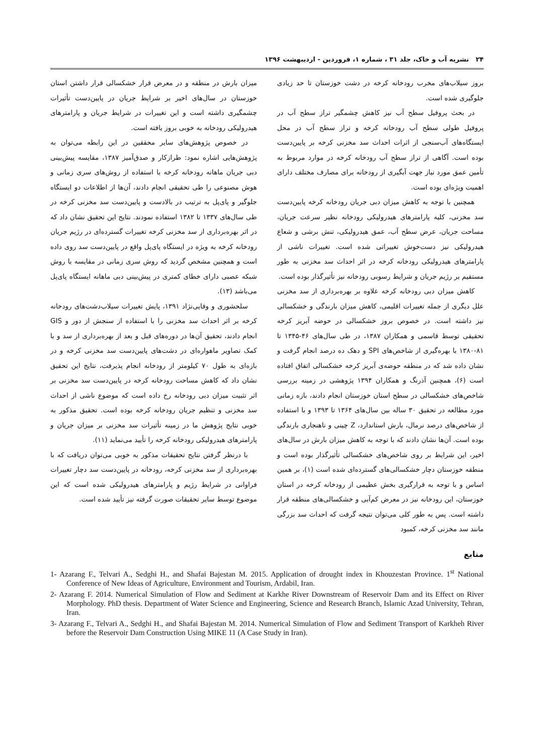۲۴ نشریه آب و خاک، جلد ۳۱ ، شماره ۱، فروردین - اردیبهشت ۱۳۹۶
بروز سیلاب‌های مخرب رودخانه کرخه در دشت خوزستان تا حد زیادی جلوگیری شده است.
در بحث پروفیل سطح آب نیز کاهش چشمگیر تراز سطح آب در پروفیل طولی سطح آب رودخانه کرخه و تراز سطح آب در محل ایستگاه‌های آب‌سنجی از اثرات احداث سد مخزنی کرخه بر پایین‌دست بوده است. آگاهی از تراز سطح آب رودخانه کرخه در موارد مربوط به تأمین عمق مورد نیاز جهت آبگیری از رودخانه برای مصارف مختلف دارای اهمیت ویژه‌ای بوده است.
همچنین با توجه به کاهش میزان دبی جریان رودخانه کرخه پایین‌دست سد مخزنی، کلیه پارامترهای هیدرولیکی رودخانه نظیر سرعت جریان، مساحت جریان، عرض سطح آب، عمق هیدرولیکی، تنش برشی و شعاع هیدرولیکی نیز دست‌خوش تغییراتی شده است. تغییرات ناشی از پارامترهای هیدرولیکی رودخانه کرخه در اثر احداث سد مخزنی به طور مستقیم بر رژیم جریان و شرایط رسوبی رودخانه نیز تأثیرگذار بوده است.
کاهش میزان دبی رودخانه کرخه علاوه بر بهره‌برداری از سد مخزنی علل دیگری از جمله تغییرات اقلیمی، کاهش میزان بارندگی و خشکسالی نیز داشته است. در خصوص بروز خشکسالی در حوضه آبریز کرخه تحقیقی توسط قاسمی و همکاران ۱۳۸۷، در طی سال‌های ۴۶-۱۳۴۵ تا ۸۱-۱۳۸۰ با بهره‌گیری از شاخص‌های SPI و دهک ده درصد انجام گرفت و نشان داده شد که در منطقه حوضه‌ی آبریز کرخه خشکسالی اتفاق افتاده است (۶)، همچنین آذرنگ و همکاران ۱۳۹۴ پژوهشی در زمینه بررسی شاخص‌های خشکسالی در سطح استان خوزستان انجام دادند، بازه زمانی مورد مطالعه در تحقیق ۳۰ ساله بین سال‌های ۱۳۶۴ تا ۱۳۹۳ و با استفاده از شاخص‌های درصد نرمال، بارش استاندارد، Z چینی و ناهنجاری بارندگی بوده است. آن‌ها نشان دادند که با توجه به کاهش میزان بارش در سال‌های اخیر، این شرایط بر روی شاخص‌های خشکسالی تأثیرگذار بوده است و منطقه خوزستان دچار خشکسالی‌های گسترده‌ای شده است (۱)، بر همین اساس و با توجه به قرارگیری بخش عظیمی از رودخانه کرخه در استان خوزستان، این رودخانه نیز در معرض کم‌آبی و خشکسالی‌های منطقه قرار داشته است. پس به طور کلی می‌توان نتیجه گرفت که احداث سد بزرگی مانند سد مخزنی کرخه، کمبود
میزان بارش در منطقه و در معرض قرار خشکسالی قرار داشتن استان خوزستان در سال‌های اخیر بر شرایط جریان در پایین‌دست تأثیرات چشمگیری داشته است و این تغییرات در شرایط جریان و پارامترهای هیدرولیکی رودخانه به خوبی بروز یافته است.
در خصوص پژوهش‌های سایر محققین در این رابطه می‌توان به پژوهش‌هایی اشاره نمود: طرازکار و صدق‌آمیز ۱۳۸۷، مقایسه پیش‌بینی دبی جریان ماهانه رودخانه کرخه با استفاده از روش‌های سری زمانی و هوش مصنوعی را طی تحقیقی انجام دادند، آن‌ها از اطلاعات دو ایستگاه جلوگیر و پای‌پل به ترتیب در بالادست و پایین‌دست سد مخزنی کرخه در طی سال‌های ۱۳۳۷ تا ۱۳۸۲ استفاده نمودند. نتایج این تحقیق نشان داد که در اثر بهره‌برداری از سد مخزنی کرخه تغییرات گسترده‌ای در رژیم جریان رودخانه کرخه به ویژه در ایستگاه پای‌پل واقع در پایین‌دست سد روی داده است و همچنین مشخص گردید که روش سری زمانی در مقایسه با روش شبکه عصبی دارای خطای کمتری در پیش‌بینی دبی ماهانه ایستگاه پای‌پل می‌باشد (۱۳).
سلحشوری و وفایی‌نژاد ۱۳۹۱، پایش تغییرات سیلاب‌دشت‌های رودخانه کرخه بر اثر احداث سد مخزنی را با استفاده از سنجش از دور و GIS انجام دادند، تحقیق آن‌ها در دوره‌های قبل و بعد از بهره‌برداری از سد و با کمک تصاویر ماهواره‌ای در دشت‌های پایین‌دست سد مخزنی کرخه و در بازه‌ای به طول ۷۰ کیلومتر از رودخانه انجام پذیرفت، نتایج این تحقیق نشان داد که کاهش مساحت رودخانه کرخه در پایین‌دست سد مخزنی بر اثر تثبیت میزان دبی رودخانه رخ داده است که موضوع ناشی از احداث سد مخزنی و تنظیم جریان رودخانه کرخه بوده است. تحقیق مذکور به خوبی نتایج پژوهش ما در زمینه تأثیرات سد مخزنی بر میزان جریان و پارامترهای هیدرولیکی رودخانه کرخه را تأیید می‌نماید (۱۱).
با درنظر گرفتن نتایج تحقیقات مذکور به خوبی می‌توان دریافت که با بهره‌برداری از سد مخزنی کرخه، رودخانه در پایین‌دست سد دچار تغییرات فراوانی در شرایط رژیم و پارامترهای هیدرولیکی شده است که این موضوع توسط سایر تحقیقات صورت گرفته نیز تأیید شده است.
منابع
1- Azarang F., Telvari A., Sedghi H., and Shafai Bajestan M. 2015. Application of drought index in Khouzestan Province. 1<sup>st</sup> National Conference of New Ideas of Agriculture, Environment and Tourism, Ardabil, Iran.
2- Azarang F. 2014. Numerical Simulation of Flow and Sediment at Karkhe River Downstream of Reservoir Dam and its Effect on River Morphology. PhD thesis. Department of Water Science and Engineering, Science and Research Branch, Islamic Azad University, Tehran, Iran.
3- Azarang F., Telvari A., Sedghi H., and Shafai Bajestan M. 2014. Numerical Simulation of Flow and Sediment Transport of Karkheh River before the Reservoir Dam Construction Using MIKE 11 (A Case Study in Iran).